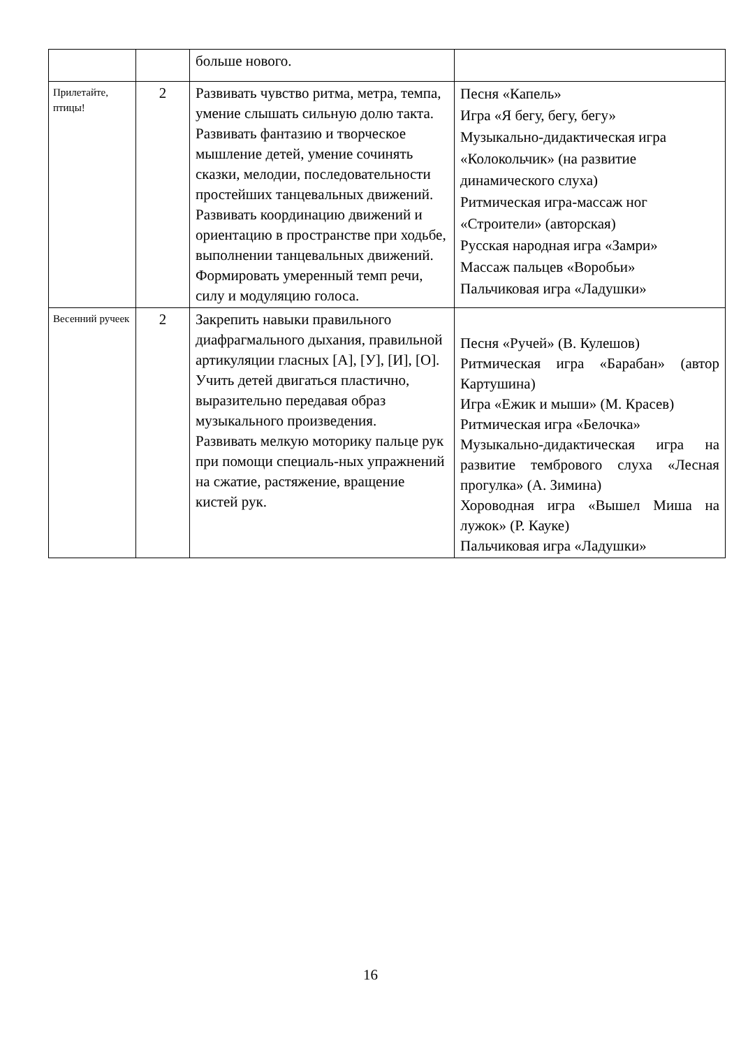| | | больше нового. | |
| Прилетайте, птицы! | 2 | Развивать чувство ритма, метра, темпа, умение слышать сильную долю такта. Развивать фантазию и творческое мышление детей, умение сочинять сказки, мелодии, последовательности простейших танцевальных движений. Развивать координацию движений и ориентацию в пространстве при ходьбе, выполнении танцевальных движений. Формировать умеренный темп речи, силу и модуляцию голоса. | Песня «Капель» Игра «Я бегу, бегу, бегу» Музыкально-дидактическая игра «Колокольчик» (на развитие динамического слуха) Ритмическая игра-массаж ног «Строители» (авторская) Русская народная игра «Замри» Массаж пальцев «Воробьи» Пальчиковая игра «Ладушки» |
| Весенний ручеек | 2 | Закрепить навыки правильного диафрагмального дыхания, правильной артикуляции гласных [А], [У], [И], [О]. Учить детей двигаться пластично, выразительно передавая образ музыкального произведения. Развивать мелкую моторику пальце рук при помощи специаль-ных упражнений на сжатие, растяжение, вращение кистей рук. | Песня «Ручей» (В. Кулешов) Ритмическая игра «Барабан» (автор Картушина) Игра «Ежик и мыши» (М. Красев) Ритмическая игра «Белочка» Музыкально-дидактическая игра на развитие тембрового слуха «Лесная прогулка» (А. Зимина) Хороводная игра «Вышел Миша на лужок» (Р. Кауке) Пальчиковая игра «Ладушки» |
16